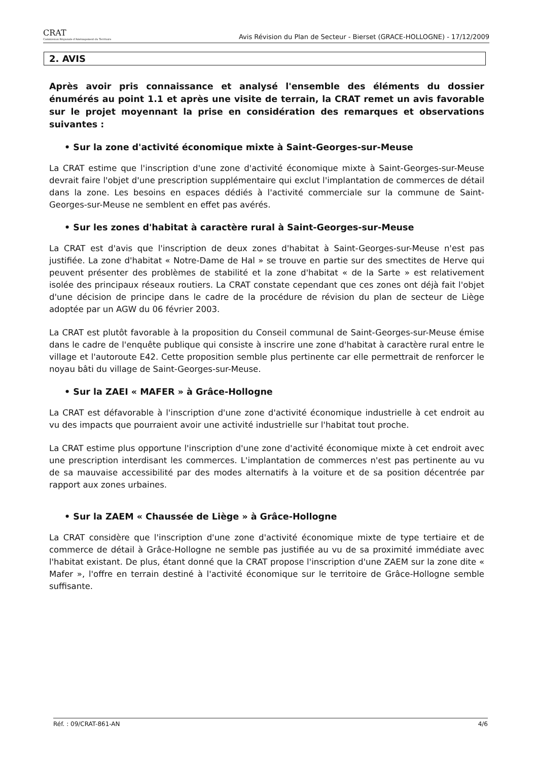CRAT
Commission Régionale d'Aménagement du Territoire
Avis Révision du Plan de Secteur - Bierset (GRACE-HOLLOGNE) - 17/12/2009
2. AVIS
Après avoir pris connaissance et analysé l'ensemble des éléments du dossier énumérés au point 1.1 et après une visite de terrain, la CRAT remet un avis favorable sur le projet moyennant la prise en considération des remarques et observations suivantes :
• Sur la zone d'activité économique mixte à Saint-Georges-sur-Meuse
La CRAT estime que l'inscription d'une zone d'activité économique mixte à Saint-Georges-sur-Meuse devrait faire l'objet d'une prescription supplémentaire qui exclut l'implantation de commerces de détail dans la zone. Les besoins en espaces dédiés à l'activité commerciale sur la commune de Saint-Georges-sur-Meuse ne semblent en effet pas avérés.
• Sur les zones d'habitat à caractère rural à Saint-Georges-sur-Meuse
La CRAT est d'avis que l'inscription de deux zones d'habitat à Saint-Georges-sur-Meuse n'est pas justifiée. La zone d'habitat « Notre-Dame de Hal » se trouve en partie sur des smectites de Herve qui peuvent présenter des problèmes de stabilité et la zone d'habitat « de la Sarte » est relativement isolée des principaux réseaux routiers. La CRAT constate cependant que ces zones ont déjà fait l'objet d'une décision de principe dans le cadre de la procédure de révision du plan de secteur de Liège adoptée par un AGW du 06 février 2003.
La CRAT est plutôt favorable à la proposition du Conseil communal de Saint-Georges-sur-Meuse émise dans le cadre de l'enquête publique qui consiste à inscrire une zone d'habitat à caractère rural entre le village et l'autoroute E42. Cette proposition semble plus pertinente car elle permettrait de renforcer le noyau bâti du village de Saint-Georges-sur-Meuse.
• Sur la ZAEI « MAFER » à Grâce-Hollogne
La CRAT est défavorable à l'inscription d'une zone d'activité économique industrielle à cet endroit au vu des impacts que pourraient avoir une activité industrielle sur l'habitat tout proche.
La CRAT estime plus opportune l'inscription d'une zone d'activité économique mixte à cet endroit avec une prescription interdisant les commerces. L'implantation de commerces n'est pas pertinente au vu de sa mauvaise accessibilité par des modes alternatifs à la voiture et de sa position décentrée par rapport aux zones urbaines.
• Sur la ZAEM « Chaussée de Liège » à Grâce-Hollogne
La CRAT considère que l'inscription d'une zone d'activité économique mixte de type tertiaire et de commerce de détail à Grâce-Hollogne ne semble pas justifiée au vu de sa proximité immédiate avec l'habitat existant. De plus, étant donné que la CRAT propose l'inscription d'une ZAEM sur la zone dite « Mafer », l'offre en terrain destiné à l'activité économique sur le territoire de Grâce-Hollogne semble suffisante.
Réf. : 09/CRAT-861-AN 4/6